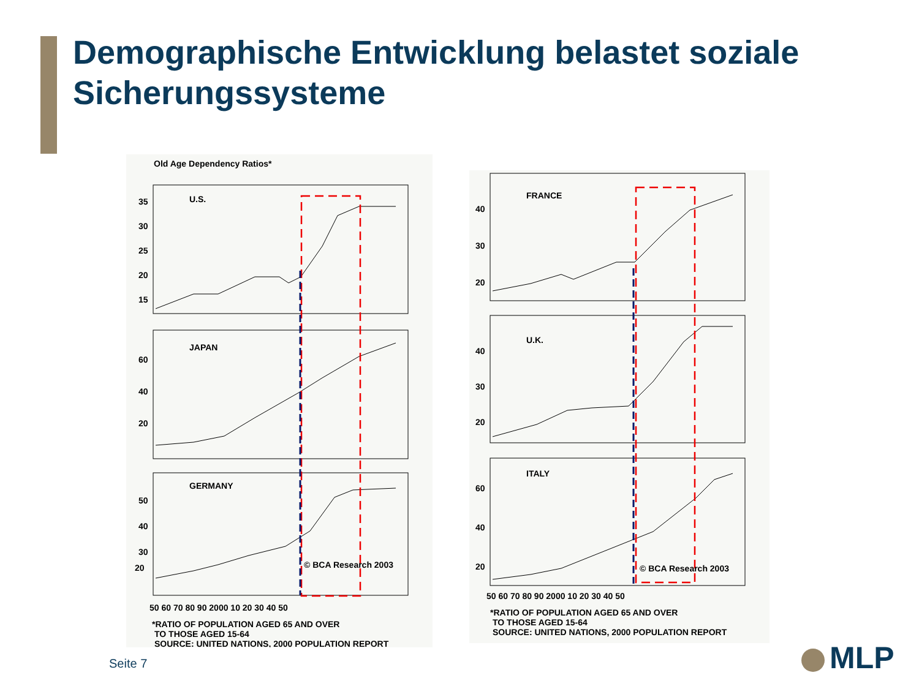Demographische Entwicklung belastet soziale
Sicherungssysteme
Old Age Dependency Ratios*
U.S.
JAPAN
GERMANY
35
30
25
20
15
60
40
20
50
40
30
20
© BCA Research 2003
50 60 70 80 90 2000 10 20 30 40 50
*RATIO OF POPULATION AGED 65 AND OVER
TO THOSE AGED 15-64
SOURCE: UNITED NATIONS, 2000 POPULATION REPORT
FRANCE
U.K.
ITALY
40
30
20
40
30
20
60
40
20
© BCA Research 2003
50 60 70 80 90 2000 10 20 30 40 50
*RATIO OF POPULATION AGED 65 AND OVER
TO THOSE AGED 15-64
SOURCE: UNITED NATIONS, 2000 POPULATION REPORT
Seite 7 MLP